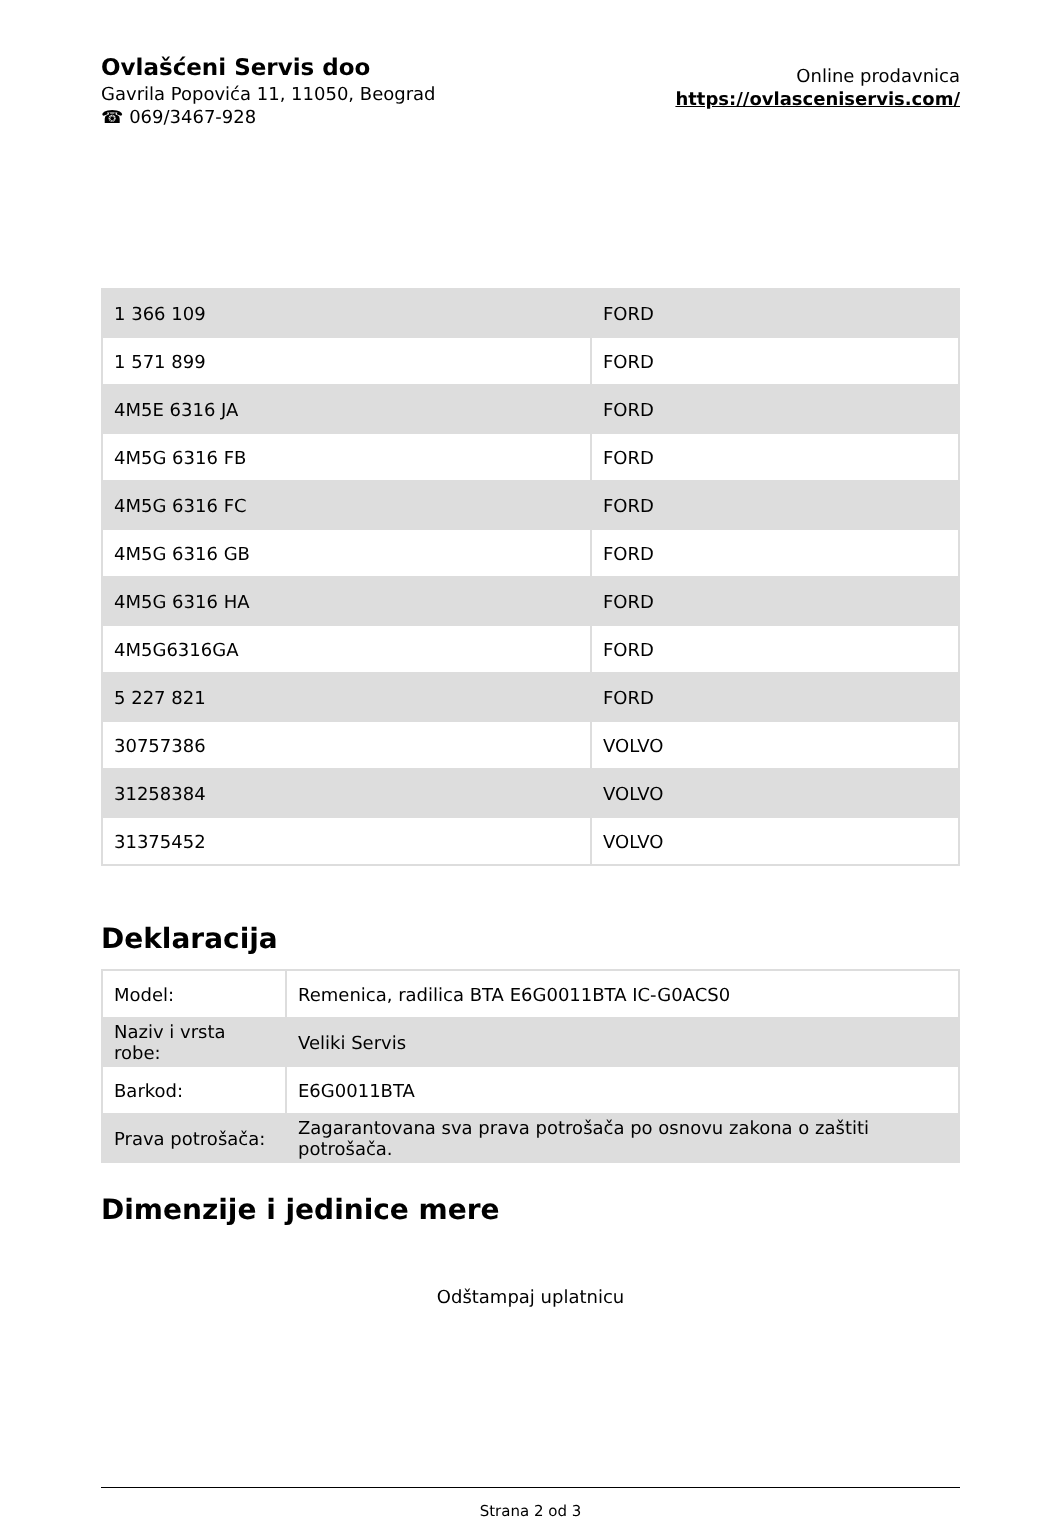Ovlašćeni Servis doo
Gavrila Popovića 11, 11050, Beograd
☎ 069/3467-928
Online prodavnica
https://ovlasceniservis.com/
| 1 366 109 | FORD |
| 1 571 899 | FORD |
| 4M5E 6316 JA | FORD |
| 4M5G 6316 FB | FORD |
| 4M5G 6316 FC | FORD |
| 4M5G 6316 GB | FORD |
| 4M5G 6316 HA | FORD |
| 4M5G6316GA | FORD |
| 5 227 821 | FORD |
| 30757386 | VOLVO |
| 31258384 | VOLVO |
| 31375452 | VOLVO |
Deklaracija
| Model: | Remenica, radilica BTA E6G0011BTA IC-G0ACS0 |
| Naziv i vrsta robe: | Veliki Servis |
| Barkod: | E6G0011BTA |
| Prava potrošača: | Zagarantovana sva prava potrošača po osnovu zakona o zaštiti potrošača. |
Dimenzije i jedinice mere
Odštampaj uplatnicu
Strana 2 od 3